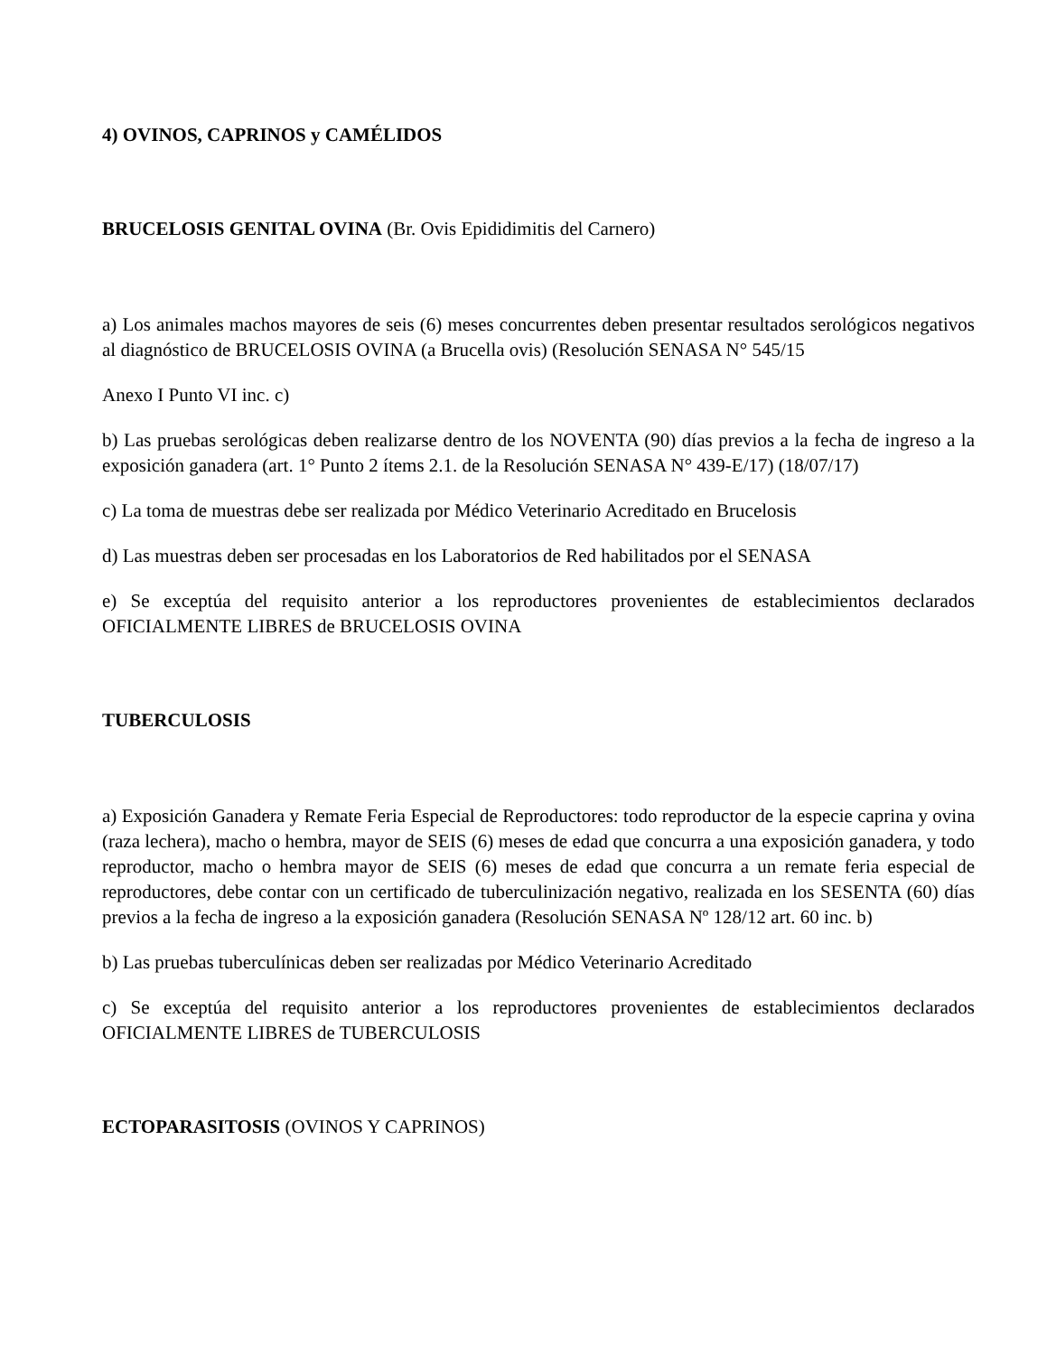4) OVINOS, CAPRINOS y CAMÉLIDOS
BRUCELOSIS GENITAL OVINA (Br. Ovis Epididimitis del Carnero)
a) Los animales machos mayores de seis (6) meses concurrentes deben presentar resultados serológicos negativos al diagnóstico de BRUCELOSIS OVINA (a Brucella ovis) (Resolución SENASA N° 545/15
Anexo I Punto VI inc. c)
b) Las pruebas serológicas deben realizarse dentro de los NOVENTA (90) días previos a la fecha de ingreso a la exposición ganadera (art. 1° Punto 2 ítems 2.1. de la Resolución SENASA N° 439-E/17) (18/07/17)
c) La toma de muestras debe ser realizada por Médico Veterinario Acreditado en Brucelosis
d) Las muestras deben ser procesadas en los Laboratorios de Red habilitados por el SENASA
e) Se exceptúa del requisito anterior a los reproductores provenientes de establecimientos declarados OFICIALMENTE LIBRES de BRUCELOSIS OVINA
TUBERCULOSIS
a) Exposición Ganadera y Remate Feria Especial de Reproductores: todo reproductor de la especie caprina y ovina (raza lechera), macho o hembra, mayor de SEIS (6) meses de edad que concurra a una exposición ganadera, y todo reproductor, macho o hembra mayor de SEIS (6) meses de edad que concurra a un remate feria especial de reproductores, debe contar con un certificado de tuberculinización negativo, realizada en los SESENTA (60) días previos a la fecha de ingreso a la exposición ganadera (Resolución SENASA Nº 128/12 art. 60 inc. b)
b) Las pruebas tuberculínicas deben ser realizadas por Médico Veterinario Acreditado
c) Se exceptúa del requisito anterior a los reproductores provenientes de establecimientos declarados OFICIALMENTE LIBRES de TUBERCULOSIS
ECTOPARASITOSIS (OVINOS Y CAPRINOS)